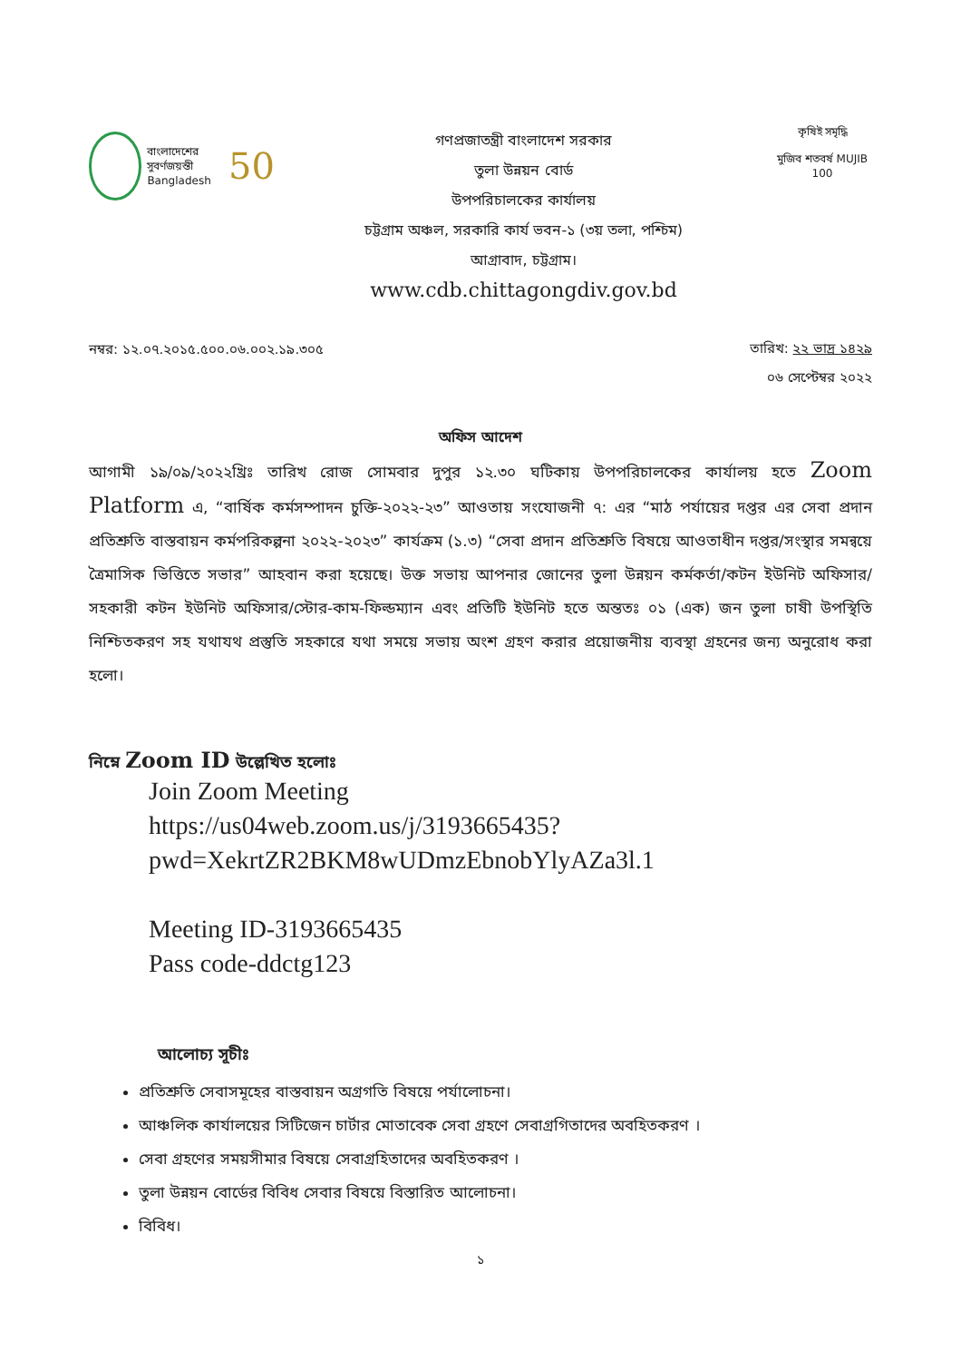বাংলাদেশের সুবর্ণজয়ন্তী
Bangladesh
50
গণপ্রজাতন্ত্রী বাংলাদেশ সরকার
তুলা উন্নয়ন বোর্ড
উপপরিচালকের কার্যালয়
চট্টগ্রাম অঞ্চল, সরকারি কার্য ভবন-১ (৩য় তলা, পশ্চিম)
আগ্রাবাদ, চট্টগ্রাম।
www.cdb.chittagongdiv.gov.bd
কৃষিই সমৃদ্ধি
মুজিব শতবর্ষ MUJIB 100
নম্বর: ১২.০৭.২০১৫.৫০০.০৬.০০২.১৯.৩০৫
তারিখ: ২২ ভাদ্র ১৪২৯
০৬ সেপ্টেম্বর ২০২২
অফিস আদেশ
আগামী ১৯/০৯/২০২২খ্রিঃ তারিখ রোজ সোমবার দুপুর ১২.৩০ ঘটিকায় উপপরিচালকের কার্যালয় হতে Zoom Platform এ, “বার্ষিক কর্মসম্পাদন চুক্তি-২০২২-২৩” আওতায় সংযোজনী ৭: এর “মাঠ পর্যায়ের দপ্তর এর সেবা প্রদান প্রতিশ্রুতি বাস্তবায়ন কর্মপরিকল্পনা ২০২২-২০২৩” কার্যক্রম (১.৩) “সেবা প্রদান প্রতিশ্রুতি বিষয়ে আওতাধীন দপ্তর/সংস্থার সমন্বয়ে ত্রৈমাসিক ভিত্তিতে সভার” আহবান করা হয়েছে। উক্ত সভায় আপনার জোনের তুলা উন্নয়ন কর্মকর্তা/কটন ইউনিট অফিসার/সহকারী কটন ইউনিট অফিসার/স্টোর-কাম-ফিল্ডম্যান এবং প্রতিটি ইউনিট হতে অন্ততঃ ০১ (এক) জন তুলা চাষী উপস্থিতি নিশ্চিতকরণ সহ যথাযথ প্রস্তুতি সহকারে যথা সময়ে সভায় অংশ গ্রহণ করার প্রয়োজনীয় ব্যবস্থা গ্রহনের জন্য অনুরোধ করা হলো।
নিম্নে Zoom ID উল্লেখিত হলোঃ
Join Zoom Meeting
https://us04web.zoom.us/j/3193665435?
pwd=XekrtZR2BKM8wUDmzEbnobYlyAZa3l.1
Meeting ID-3193665435
Pass code-ddctg123
আলোচ্য সূচীঃ
প্রতিশ্রুতি সেবাসমূহের বাস্তবায়ন অগ্রগতি বিষয়ে পর্যালোচনা।
আঞ্চলিক কার্যালয়ের সিটিজেন চার্টার মোতাবেক সেবা গ্রহণে সেবাগ্রগিতাদের অবহিতকরণ ।
সেবা গ্রহণের সময়সীমার বিষয়ে সেবাগ্রহিতাদের অবহিতকরণ ।
তুলা উন্নয়ন বোর্ডের বিবিধ সেবার বিষয়ে বিস্তারিত আলোচনা।
বিবিধ।
১